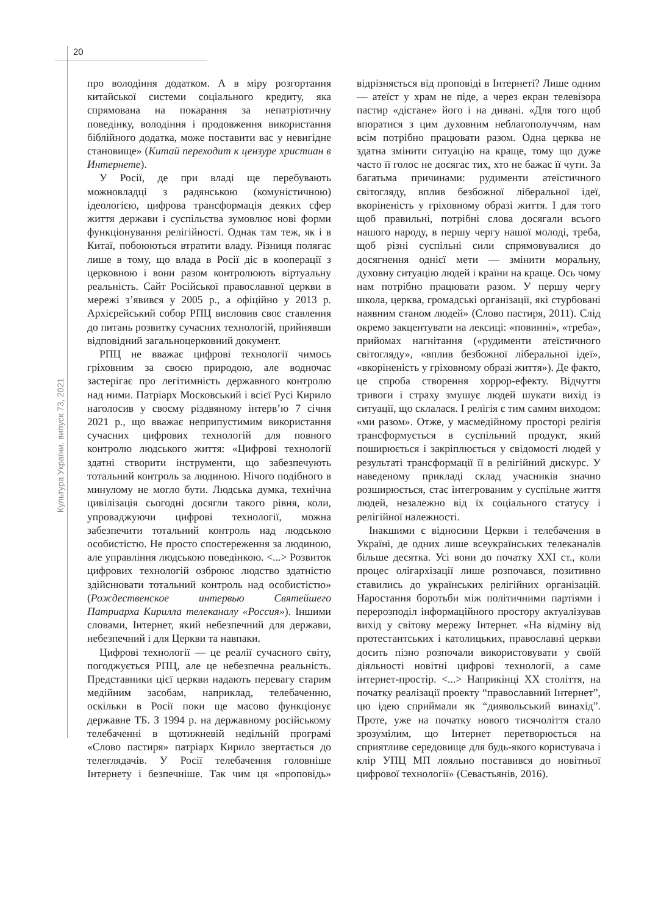20
Культура України, випуск 73, 2021
про володіння додатком. А в міру розгортання китайської системи соціального кредиту, яка спрямована на покарання за непатріотичну поведінку, володіння і продовження використання біблійного додатка, може поставити вас у невигідне становище» (Китай переходит к цензуре христиан в Интернете).
У Росії, де при владі ще перебувають можновладці з радянською (комуністичною) ідеологією, цифрова трансформація деяких сфер життя держави і суспільства зумовлює нові форми функціонування релігійності. Однак там теж, як і в Китаї, побоюються втратити владу. Різниця полягає лише в тому, що влада в Росії діє в кооперації з церковною і вони разом контролюють віртуальну реальність. Сайт Російської православної церкви в мережі з’явився у 2005 р., а офіційно у 2013 р. Архієрейський собор РПЦ висловив своє ставлення до питань розвитку сучасних технологій, прийнявши відповідний загальноцерковний документ.
РПЦ не вважає цифрові технології чимось гріховним за своєю природою, але водночас застерігає про легітимність державного контролю над ними. Патріарх Московський і всієї Русі Кирило наголосив у своєму різдвяному інтерв’ю 7 січня 2021 р., що вважає неприпустимим використання сучасних цифрових технологій для повного контролю людського життя: «Цифрові технології здатні створити інструменти, що забезпечують тотальний контроль за людиною. Нічого подібного в минулому не могло бути. Людська думка, технічна цивілізація сьогодні досягли такого рівня, коли, упроваджуючи цифрові технології, можна забезпечити тотальний контроль над людською особистістю. Не просто спостереження за людиною, але управління людською поведінкою. <...> Розвиток цифрових технологій озброює людство здатністю здійснювати тотальний контроль над особистістю» (Рождественское интервью Святейшего Патриарха Кирилла телеканалу «Россия»). Іншими словами, Інтернет, який небезпечний для держави, небезпечний і для Церкви та навпаки.
Цифрові технології — це реалії сучасного світу, погоджується РПЦ, але це небезпечна реальність. Представники цієї церкви надають перевагу старим медійним засобам, наприклад, телебаченню, оскільки в Росії поки ще масово функціонує державне ТБ. З 1994 р. на державному російському телебаченні в щотижневій недільній програмі «Слово пастиря» патріарх Кирило звертається до телеглядачів. У Росії телебачення головніше Інтернету і безпечніше. Так чим ця «проповідь» відрізняється від проповіді в Інтернеті? Лише одним — атеїст у храм не піде, а через екран телевізора пастир «дістане» його і на дивані. «Для того щоб впоратися з цим духовним неблагополуччям, нам всім потрібно працювати разом. Одна церква не здатна змінити ситуацію на краще, тому що дуже часто її голос не досягає тих, хто не бажає її чути. За багатьма причинами: рудименти атеїстичного світогляду, вплив безбожної ліберальної ідеї, вкоріненість у гріховному образі життя. І для того щоб правильні, потрібні слова досягали всього нашого народу, в першу чергу нашої молоді, треба, щоб різні суспільні сили спрямовувалися до досягнення однієї мети — змінити моральну, духовну ситуацію людей і країни на краще. Ось чому нам потрібно працювати разом. У першу чергу школа, церква, громадські організації, які стурбовані наявним станом людей» (Слово пастиря, 2011). Слід окремо закцентувати на лексиці: «повинні», «треба», прийомах нагнітання («рудименти атеїстичного світогляду», «вплив безбожної ліберальної ідеї», «вкоріненість у гріховному образі життя»). Де факто, це спроба створення хоррор-ефекту. Відчуття тривоги і страху змушує людей шукати вихід із ситуації, що склалася. І релігія є тим самим виходом: «ми разом». Отже, у масмедійному просторі релігія трансформується в суспільний продукт, який поширюється і закріплюється у свідомості людей у результаті трансформації її в релігійний дискурс. У наведеному прикладі склад учасників значно розширюється, стає інтегрованим у суспільне життя людей, незалежно від їх соціального статусу і релігійної належності.
Інакшими є відносини Церкви і телебачення в Україні, де одних лише всеукраїнських телеканалів більше десятка. Усі вони до початку XXI ст., коли процес олігархізації лише розпочався, позитивно ставились до українських релігійних організацій. Наростання боротьби між політичними партіями і перерозподіл інформаційного простору актуалізував вихід у світову мережу Інтернет. «На відміну від протестантських і католицьких, православні церкви досить пізно розпочали використовувати у своїй діяльності новітні цифрові технології, а саме інтернет-простір. <...> Наприкінці XX століття, на початку реалізації проекту “православний Інтернет”, цю ідею сприймали як “диявольський винахід”. Проте, уже на початку нового тисячоліття стало зрозумілим, що Інтернет перетворюється на сприятливе середовище для будь-якого користувача і клір УПЦ МП лояльно поставився до новітньої цифрової технології» (Севастьянів, 2016).